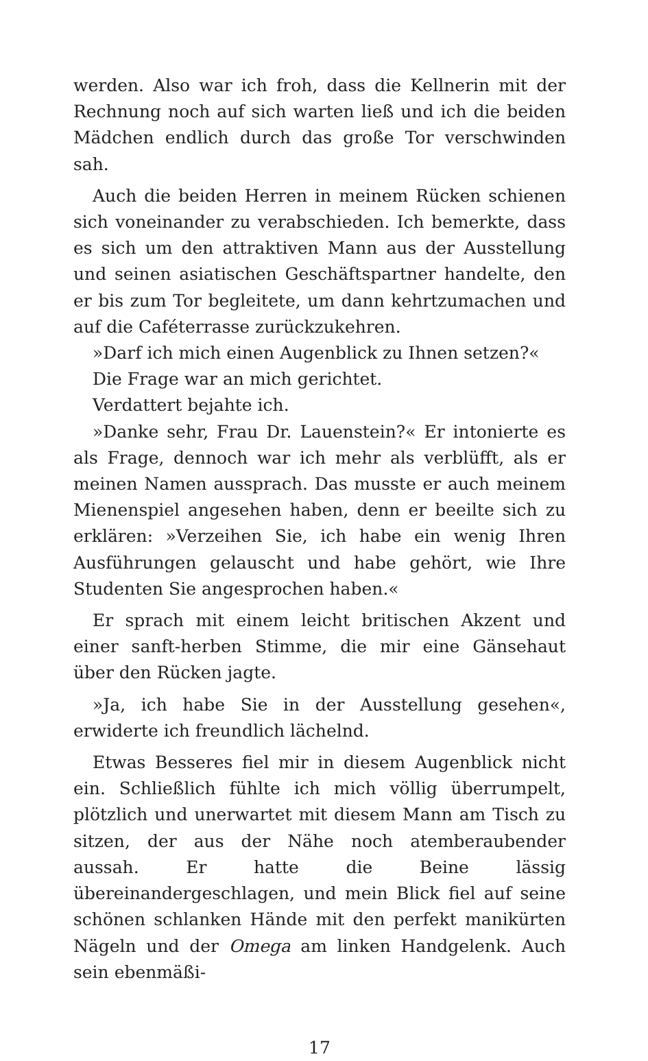werden. Also war ich froh, dass die Kellnerin mit der Rechnung noch auf sich warten ließ und ich die beiden Mädchen endlich durch das große Tor verschwinden sah.
Auch die beiden Herren in meinem Rücken schienen sich voneinander zu verabschieden. Ich bemerkte, dass es sich um den attraktiven Mann aus der Ausstellung und seinen asiatischen Geschäftspartner handelte, den er bis zum Tor begleitete, um dann kehrtzumachen und auf die Caféterrasse zurückzukehren.
»Darf ich mich einen Augenblick zu Ihnen setzen?«
Die Frage war an mich gerichtet.
Verdattert bejahte ich.
»Danke sehr, Frau Dr. Lauenstein?« Er intonierte es als Frage, dennoch war ich mehr als verblüfft, als er meinen Namen aussprach. Das musste er auch meinem Mienenspiel angesehen haben, denn er beeilte sich zu erklären: »Verzeihen Sie, ich habe ein wenig Ihren Ausführungen gelauscht und habe gehört, wie Ihre Studenten Sie angesprochen haben.«
Er sprach mit einem leicht britischen Akzent und einer sanft-herben Stimme, die mir eine Gänsehaut über den Rücken jagte.
»Ja, ich habe Sie in der Ausstellung gesehen«, erwiderte ich freundlich lächelnd.
Etwas Besseres fiel mir in diesem Augenblick nicht ein. Schließlich fühlte ich mich völlig überrumpelt, plötzlich und unerwartet mit diesem Mann am Tisch zu sitzen, der aus der Nähe noch atemberaubender aussah. Er hatte die Beine lässig übereinandergeschlagen, und mein Blick fiel auf seine schönen schlanken Hände mit den perfekt manikürten Nägeln und der Omega am linken Handgelenk. Auch sein ebenmäßi-
17